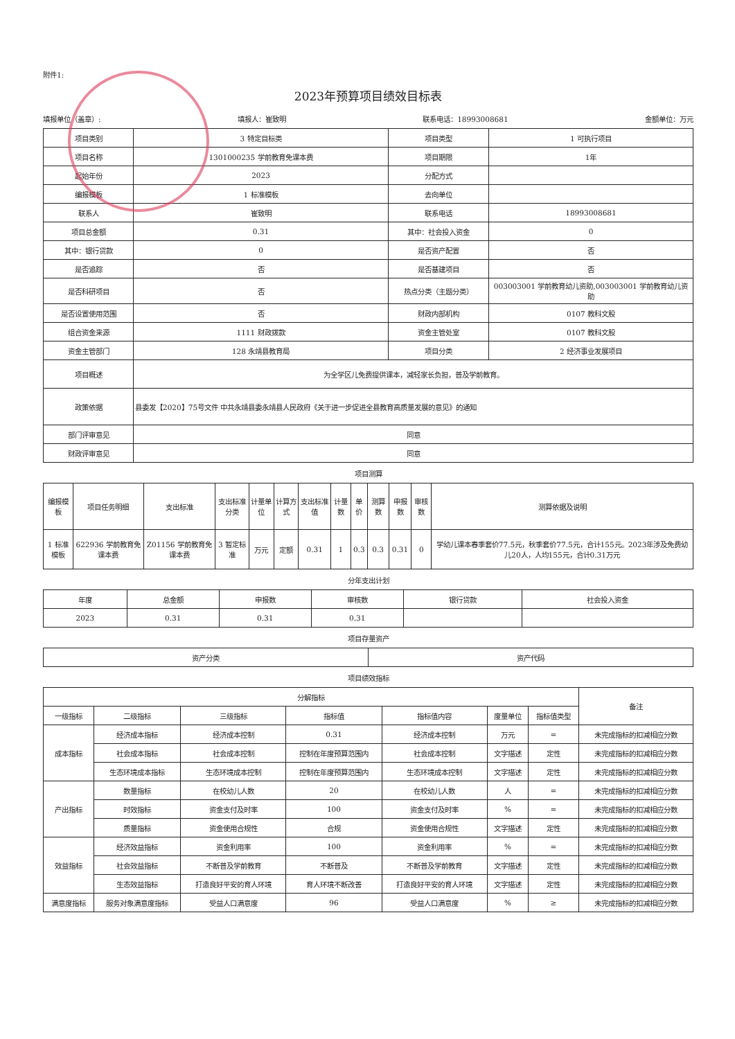附件1:
2023年预算项目绩效目标表
填报单位（盖章）: 填报人：崔致明 联系电话：18993008681 金额单位：万元
| 项目类别 | 3 特定目标类 | 项目类型 | 1 可执行项目 |
| 项目名称 | 1301000235 学前教育免课本费 | 项目期限 | 1年 |
| 起始年份 | 2023 | 分配方式 | |
| 编报模板 | 1 标准模板 | 去向单位 | |
| 联系人 | 崔致明 | 联系电话 | 18993008681 |
| 项目总金额 | 0.31 | 其中：社会投入资金 | 0 |
| 其中：银行贷款 | 0 | 是否资产配置 | 否 |
| 是否追踪 | 否 | 是否基建项目 | 否 |
| 是否科研项目 | 否 | 热点分类（主题分类） | 003003001 学前教育幼儿资助,003003001 学前教育幼儿资助 |
| 是否设置使用范围 | 否 | 财政内部机构 | 0107 教科文股 |
| 组合资金来源 | 1111 财政拨款 | 资金主管处室 | 0107 教科文股 |
| 资金主管部门 | 128 永靖县教育局 | 项目分类 | 2 经济事业发展项目 |
| 项目概述 | 为全学区儿免费提供课本，减轻家长负担，普及学前教育。 | | |
| 政策依据 | 县委发【2020】75号文件 中共永靖县委永靖县人民政府《关于进一步促进全县教育高质量发展的意见》的通知 | | |
| 部门评审意见 | 同意 | | |
| 财政评审意见 | 同意 | | |
项目测算
| 编报模板 | 项目任务明细 | 支出标准 | 支出标准分类 | 计量单位 | 计算方式 | 支出标准值 | 计量数 | 单价 | 测算数 | 申报数 | 审核数 | 测算依据及说明 |
| --- | --- | --- | --- | --- | --- | --- | --- | --- | --- | --- | --- | --- |
| 1 标准模板 | 622936 学前教育免课本费 | Z01156 学前教育免课本费 | 3 暂定标准 | 万元 | 定额 | 0.31 | 1 | 0.3 | 0.3 | 0.31 | 0 | 学幼儿课本春季套价77.5元，秋季套价77.5元，合计155元。2023年涉及免费幼儿20人，人均155元，合计0.31万元 |
分年支出计划
| 年度 | 总金额 | 申报数 | 审核数 | 银行贷款 | 社会投入资金 |
| --- | --- | --- | --- | --- | --- |
| 2023 | 0.31 | 0.31 | 0.31 | | |
项目存量资产
| 资产分类 | 资产代码 |
| --- | --- |
项目绩效指标
| 分解指标 | | | | | | | 备注 |
| --- | --- | --- | --- | --- | --- | --- | --- |
| 一级指标 | 二级指标 | 三级指标 | 指标值 | 指标值内容 | 度量单位 | 指标值类型 | |
| 成本指标 | 经济成本指标 | 经济成本控制 | 0.31 | 经济成本控制 | 万元 | = | 未完成指标的扣减相应分数 |
| | 社会成本指标 | 社会成本控制 | 控制在年度预算范围内 | 社会成本控制 | 文字描述 | 定性 | 未完成指标的扣减相应分数 |
| | 生态环境成本指标 | 生态环境成本控制 | 控制在年度预算范围内 | 生态环境成本控制 | 文字描述 | 定性 | 未完成指标的扣减相应分数 |
| 产出指标 | 数量指标 | 在校幼儿人数 | 20 | 在校幼儿人数 | 人 | = | 未完成指标的扣减相应分数 |
| | 时效指标 | 资金支付及时率 | 100 | 资金支付及时率 | % | = | 未完成指标的扣减相应分数 |
| | 质量指标 | 资金使用合规性 | 合规 | 资金使用合规性 | 文字描述 | 定性 | 未完成指标的扣减相应分数 |
| 效益指标 | 经济效益指标 | 资金利用率 | 100 | 资金利用率 | % | = | 未完成指标的扣减相应分数 |
| | 社会效益指标 | 不断普及学前教育 | 不断普及 | 不断普及学前教育 | 文字描述 | 定性 | 未完成指标的扣减相应分数 |
| | 生态效益指标 | 打造良好平安的育人环境 | 育人环境不断改善 | 打造良好平安的育人环境 | 文字描述 | 定性 | 未完成指标的扣减相应分数 |
| 满意度指标 | 服务对象满意度指标 | 受益人口满意度 | 96 | 受益人口满意度 | % | ≥ | 未完成指标的扣减相应分数 |